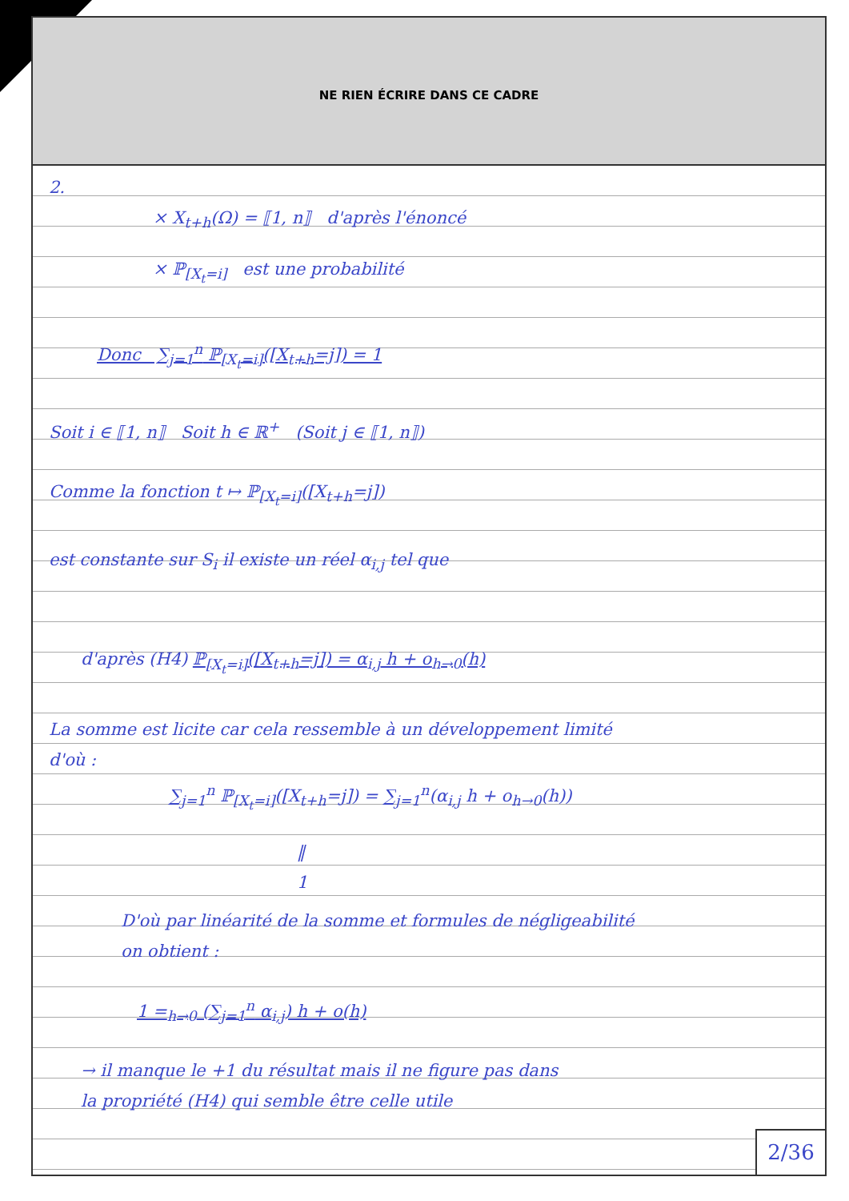NE RIEN ÉCRIRE DANS CE CADRE
2.
× X<sub>t+h</sub>(Ω) = ⟦1, n⟧ d'après l'énoncé
× ℙ<sub>[X<sub>t</sub>=i]</sub> est une probabilité
Donc ∑<sub>j=1</sub><sup>n</sup> ℙ<sub>[X<sub>t</sub>=i]</sub>([X<sub>t+h</sub>=j]) = 1
Soit i ∈ ⟦1, n⟧ Soit h ∈ ℝ<sup>+</sup> (Soit j ∈ ⟦1, n⟧)
Comme la fonction t ↦ ℙ<sub>[X<sub>t</sub>=i]</sub>([X<sub>t+h</sub>=j])
est constante sur S<sub>i</sub> il existe un réel α<sub>i,j</sub> tel que
d'après (H4) ℙ<sub>[X<sub>t</sub>=i]</sub>([X<sub>t+h</sub>=j]) = α<sub>i,j</sub> h + o<sub>h→0</sub>(h)
La somme est licite car cela ressemble à un développement limité
d'où :
∑<sub>j=1</sub><sup>n</sup> ℙ<sub>[X<sub>t</sub>=i]</sub>([X<sub>t+h</sub>=j]) = ∑<sub>j=1</sub><sup>n</sup>(α<sub>i,j</sub> h + o<sub>h→0</sub>(h))
‖
1
D'où par linéarité de la somme et formules de négligeabilité
on obtient :
1 =<sub>h→0</sub> (∑<sub>j=1</sub><sup>n</sup> α<sub>i,j</sub>) h + o(h)
→ il manque le +1 du résultat mais il ne figure pas dans
la propriété (H4) qui semble être celle utile
2/36